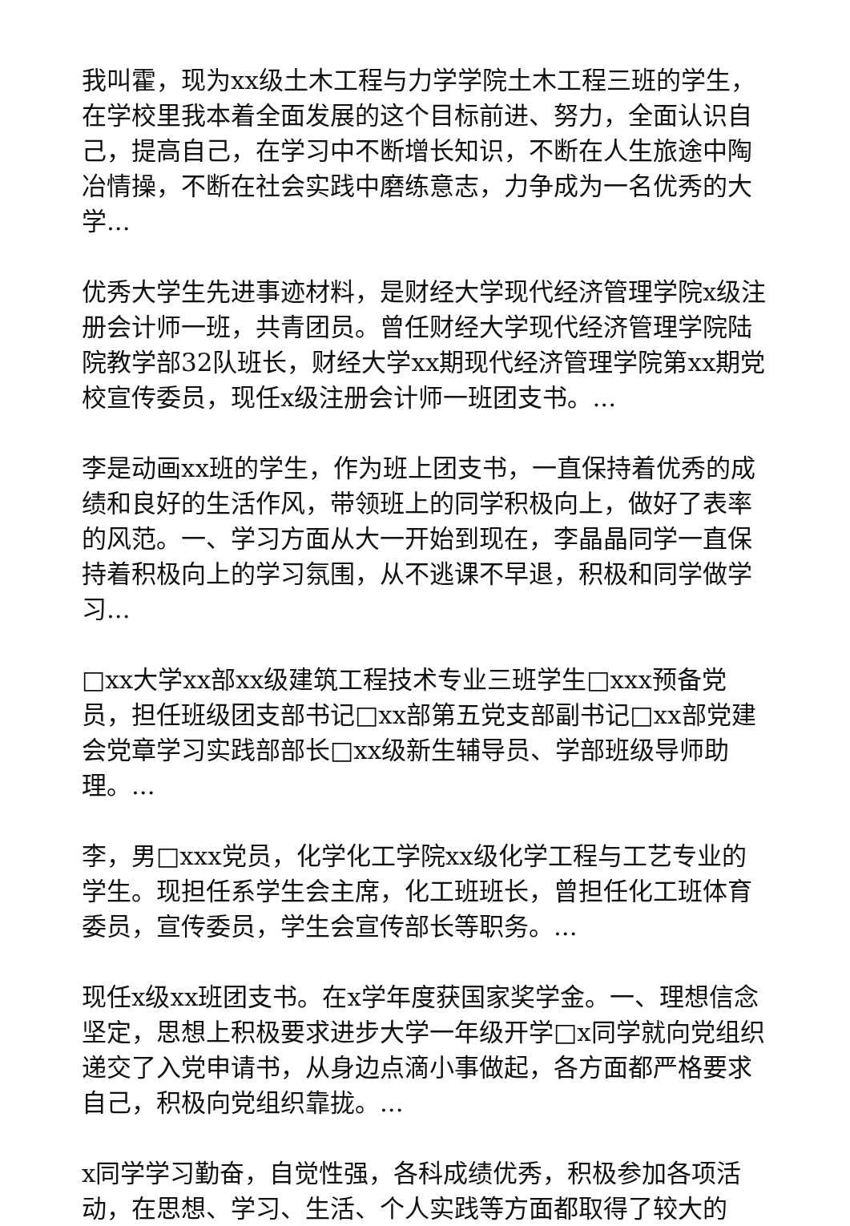我叫霍，现为xx级土木工程与力学学院土木工程三班的学生，在学校里我本着全面发展的这个目标前进、努力，全面认识自己，提高自己，在学习中不断增长知识，不断在人生旅途中陶冶情操，不断在社会实践中磨练意志，力争成为一名优秀的大学...
优秀大学生先进事迹材料，是财经大学现代经济管理学院x级注册会计师一班，共青团员。曾任财经大学现代经济管理学院陆院教学部32队班长，财经大学xx期现代经济管理学院第xx期党校宣传委员，现任x级注册会计师一班团支书。...
李是动画xx班的学生，作为班上团支书，一直保持着优秀的成绩和良好的生活作风，带领班上的同学积极向上，做好了表率的风范。一、学习方面从大一开始到现在，李晶晶同学一直保持着积极向上的学习氛围，从不逃课不早退，积极和同学做学习...
□xx大学xx部xx级建筑工程技术专业三班学生□xxx预备党员，担任班级团支部书记□xx部第五党支部副书记□xx部党建会党章学习实践部部长□xx级新生辅导员、学部班级导师助理。...
李，男□xxx党员，化学化工学院xx级化学工程与工艺专业的学生。现担任系学生会主席，化工班班长，曾担任化工班体育委员，宣传委员，学生会宣传部长等职务。...
现任x级xx班团支书。在x学年度获国家奖学金。一、理想信念坚定，思想上积极要求进步大学一年级开学□x同学就向党组织递交了入党申请书，从身边点滴小事做起，各方面都严格要求自己，积极向党组织靠拢。...
x同学学习勤奋，自觉性强，各科成绩优秀，积极参加各项活动，在思想、学习、生活、个人实践等方面都取得了较大的